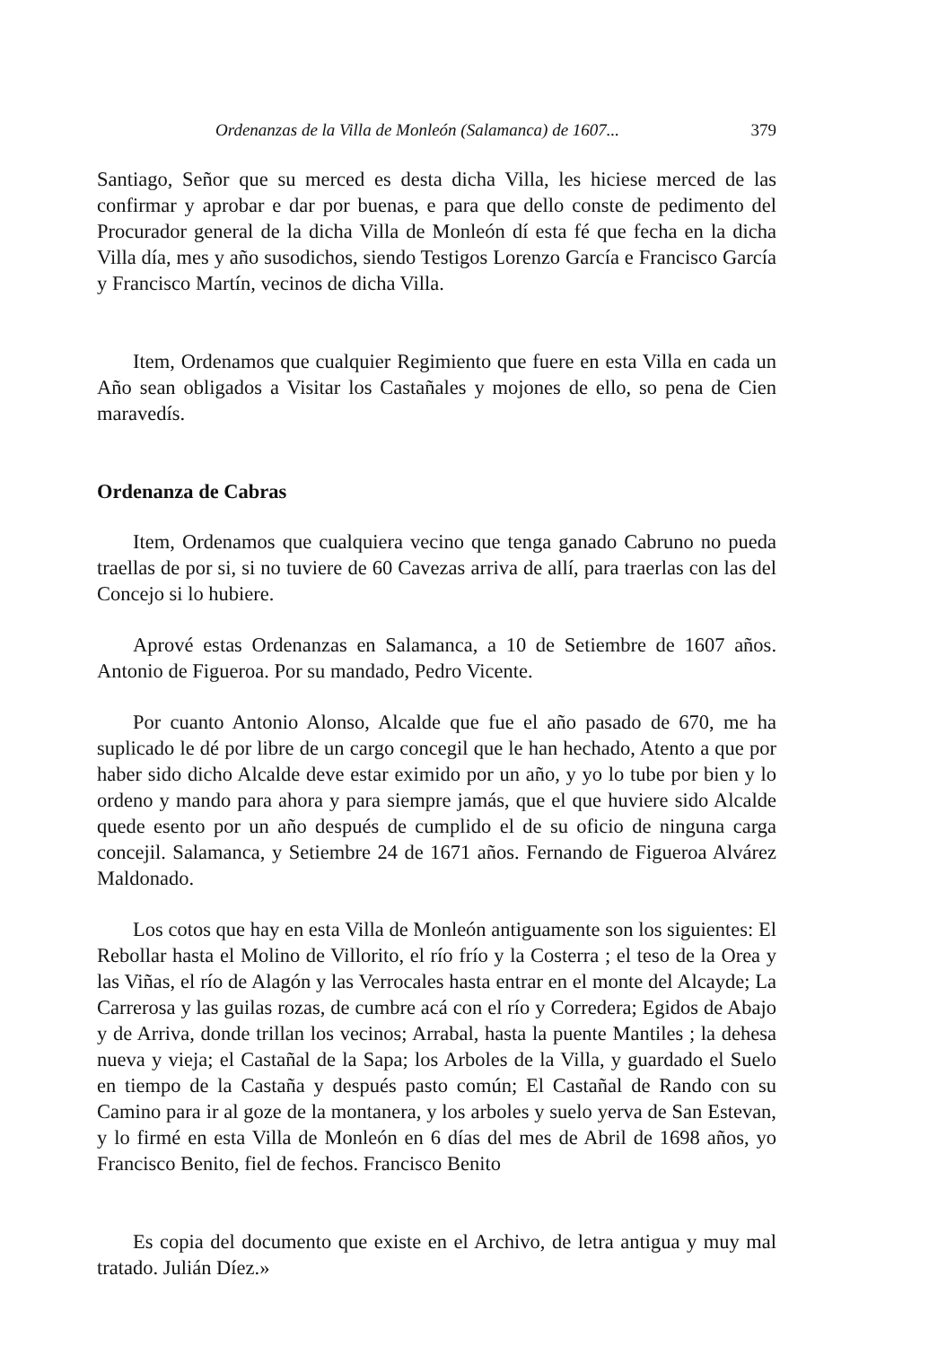Ordenanzas de la Villa de Monleón (Salamanca) de 1607... 379
Santiago, Señor que su merced es desta dicha Villa, les hiciese merced de las confirmar y aprobar e dar por buenas, e para que dello conste de pedimento del Procurador general de la dicha Villa de Monleón dí esta fé que fecha en la dicha Villa día, mes y año susodichos, siendo Testigos Lorenzo García e Francisco García y Francisco Martín, vecinos de dicha Villa.
Item, Ordenamos que cualquier Regimiento que fuere en esta Villa en cada un Año sean obligados a Visitar los Castañales y mojones de ello, so pena de Cien maravedís.
Ordenanza de Cabras
Item, Ordenamos que cualquiera vecino que tenga ganado Cabruno no pueda traellas de por si, si no tuviere de 60 Cavezas arriva de allí, para traerlas con las del Concejo si lo hubiere.
Aprové estas Ordenanzas en Salamanca, a 10 de Setiembre de 1607 años. Antonio de Figueroa. Por su mandado, Pedro Vicente.
Por cuanto Antonio Alonso, Alcalde que fue el año pasado de 670, me ha suplicado le dé por libre de un cargo concegil que le han hechado, Atento a que por haber sido dicho Alcalde deve estar eximido por un año, y yo lo tube por bien y lo ordeno y mando para ahora y para siempre jamás, que el que huviere sido Alcalde quede esento por un año después de cumplido el de su oficio de ninguna carga concejil. Salamanca, y Setiembre 24 de 1671 años. Fernando de Figueroa Alvárez Maldonado.
Los cotos que hay en esta Villa de Monleón antiguamente son los siguientes: El Rebollar hasta el Molino de Villorito, el río frío y la Costerra ; el teso de la Orea y las Viñas, el río de Alagón y las Verrocales hasta entrar en el monte del Alcayde; La Carrerosa y las guilas rozas, de cumbre acá con el río y Corredera; Egidos de Abajo y de Arriva, donde trillan los vecinos; Arrabal, hasta la puente Mantiles ; la dehesa nueva y vieja; el Castañal de la Sapa; los Arboles de la Villa, y guardado el Suelo en tiempo de la Castaña y después pasto común; El Castañal de Rando con su Camino para ir al goze de la montanera, y los arboles y suelo yerva de San Estevan, y lo firmé en esta Villa de Monleón en 6 días del mes de Abril de 1698 años, yo Francisco Benito, fiel de fechos. Francisco Benito
Es copia del documento que existe en el Archivo, de letra antigua y muy mal tratado. Julián Díez.»